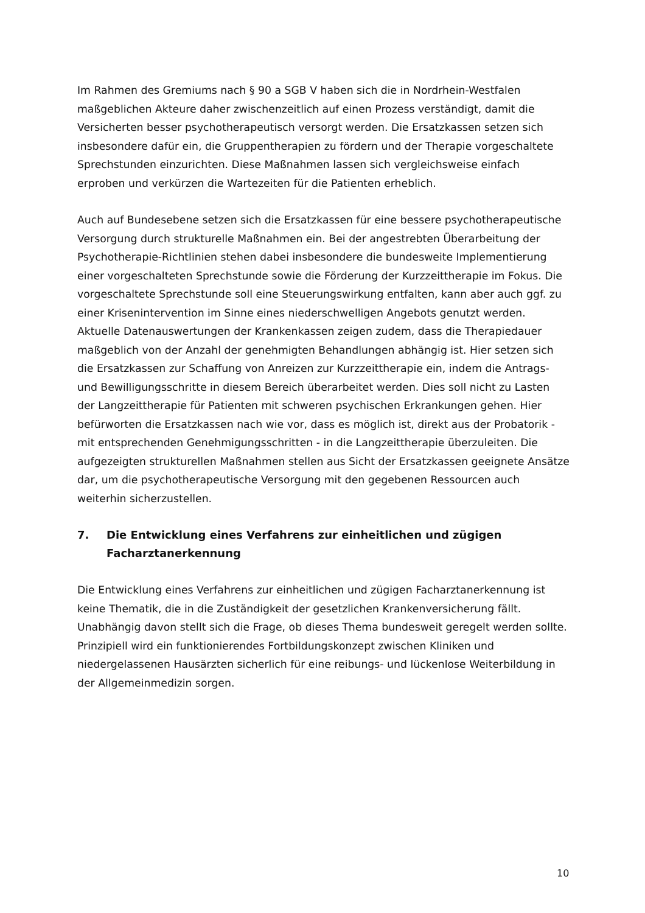Im Rahmen des Gremiums nach § 90 a SGB V haben sich die in Nordrhein-Westfalen maßgeblichen Akteure daher zwischenzeitlich auf einen Prozess verständigt, damit die Versicherten besser psychotherapeutisch versorgt werden. Die Ersatzkassen setzen sich insbesondere dafür ein, die Gruppentherapien zu fördern und der Therapie vorgeschaltete Sprechstunden einzurichten. Diese Maßnahmen lassen sich vergleichsweise einfach erproben und verkürzen die Wartezeiten für die Patienten erheblich.
Auch auf Bundesebene setzen sich die Ersatzkassen für eine bessere psychotherapeutische Versorgung durch strukturelle Maßnahmen ein. Bei der angestrebten Überarbeitung der Psychotherapie-Richtlinien stehen dabei insbesondere die bundesweite Implementierung einer vorgeschalteten Sprechstunde sowie die Förderung der Kurzzeittherapie im Fokus. Die vorgeschaltete Sprechstunde soll eine Steuerungswirkung entfalten, kann aber auch ggf. zu einer Krisenintervention im Sinne eines niederschwelligen Angebots genutzt werden. Aktuelle Datenauswertungen der Krankenkassen zeigen zudem, dass die Therapiedauer maßgeblich von der Anzahl der genehmigten Behandlungen abhängig ist. Hier setzen sich die Ersatzkassen zur Schaffung von Anreizen zur Kurzzeittherapie ein, indem die Antrags- und Bewilligungsschritte in diesem Bereich überarbeitet werden. Dies soll nicht zu Lasten der Langzeittherapie für Patienten mit schweren psychischen Erkrankungen gehen. Hier befürworten die Ersatzkassen nach wie vor, dass es möglich ist, direkt aus der Probatorik - mit entsprechenden Genehmigungsschritten - in die Langzeittherapie überzuleiten. Die aufgezeigten strukturellen Maßnahmen stellen aus Sicht der Ersatzkassen geeignete Ansätze dar, um die psychotherapeutische Versorgung mit den gegebenen Ressourcen auch weiterhin sicherzustellen.
7. Die Entwicklung eines Verfahrens zur einheitlichen und zügigen Facharztanerkennung
Die Entwicklung eines Verfahrens zur einheitlichen und zügigen Facharztanerkennung ist keine Thematik, die in die Zuständigkeit der gesetzlichen Krankenversicherung fällt. Unabhängig davon stellt sich die Frage, ob dieses Thema bundesweit geregelt werden sollte. Prinzipiell wird ein funktionierendes Fortbildungskonzept zwischen Kliniken und niedergelassenen Hausärzten sicherlich für eine reibungs- und lückenlose Weiterbildung in der Allgemeinmedizin sorgen.
10